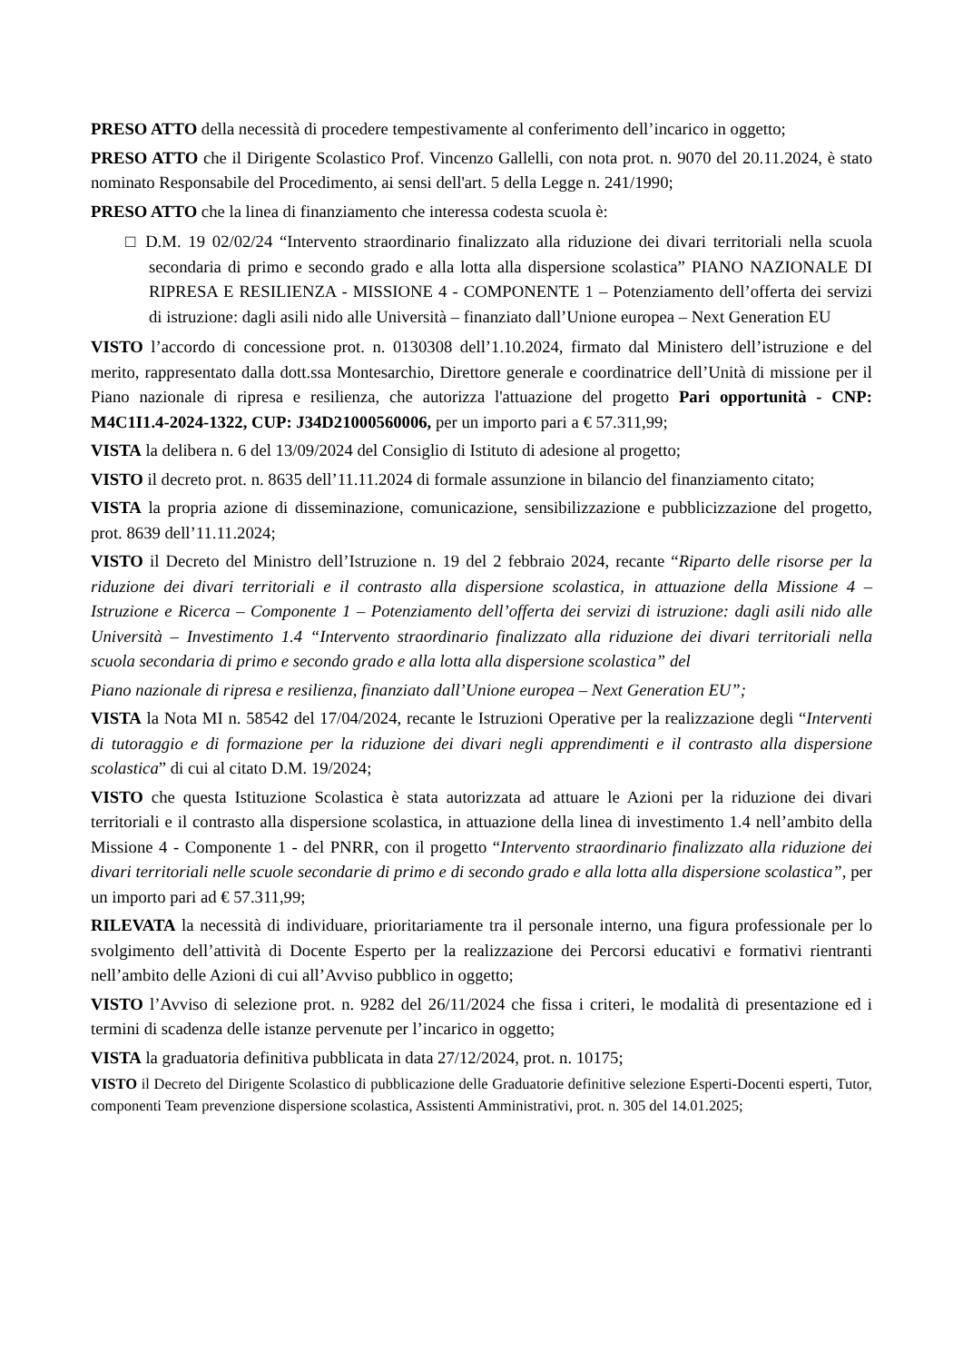PRESO ATTO della necessità di procedere tempestivamente al conferimento dell’incarico in oggetto;
PRESO ATTO che il Dirigente Scolastico Prof. Vincenzo Gallelli, con nota prot. n. 9070 del 20.11.2024, è stato nominato Responsabile del Procedimento, ai sensi dell'art. 5 della Legge n. 241/1990;
PRESO ATTO che la linea di finanziamento che interessa codesta scuola è:
□ D.M. 19 02/02/24 “Intervento straordinario finalizzato alla riduzione dei divari territoriali nella scuola secondaria di primo e secondo grado e alla lotta alla dispersione scolastica” PIANO NAZIONALE DI RIPRESA E RESILIENZA - MISSIONE 4 - COMPONENTE 1 – Potenziamento dell’offerta dei servizi di istruzione: dagli asili nido alle Università – finanziato dall’Unione europea – Next Generation EU
VISTO l’accordo di concessione prot. n. 0130308 dell’1.10.2024, firmato dal Ministero dell’istruzione e del merito, rappresentato dalla dott.ssa Montesarchio, Direttore generale e coordinatrice dell’Unità di missione per il Piano nazionale di ripresa e resilienza, che autorizza l'attuazione del progetto Pari opportunità - CNP: M4C1I1.4-2024-1322, CUP: J34D21000560006, per un importo pari a € 57.311,99;
VISTA la delibera n. 6 del 13/09/2024 del Consiglio di Istituto di adesione al progetto;
VISTO il decreto prot. n. 8635 dell’11.11.2024 di formale assunzione in bilancio del finanziamento citato;
VISTA la propria azione di disseminazione, comunicazione, sensibilizzazione e pubblicizzazione del progetto, prot. 8639 dell’11.11.2024;
VISTO il Decreto del Ministro dell’Istruzione n. 19 del 2 febbraio 2024, recante “Riparto delle risorse per la riduzione dei divari territoriali e il contrasto alla dispersione scolastica, in attuazione della Missione 4 – Istruzione e Ricerca – Componente 1 – Potenziamento dell’offerta dei servizi di istruzione: dagli asili nido alle Università – Investimento 1.4 “Intervento straordinario finalizzato alla riduzione dei divari territoriali nella scuola secondaria di primo e secondo grado e alla lotta alla dispersione scolastica” del
Piano nazionale di ripresa e resilienza, finanziato dall’Unione europea – Next Generation EU”;
VISTA la Nota MI n. 58542 del 17/04/2024, recante le Istruzioni Operative per la realizzazione degli “Interventi di tutoraggio e di formazione per la riduzione dei divari negli apprendimenti e il contrasto alla dispersione scolastica” di cui al citato D.M. 19/2024;
VISTO che questa Istituzione Scolastica è stata autorizzata ad attuare le Azioni per la riduzione dei divari territoriali e il contrasto alla dispersione scolastica, in attuazione della linea di investimento 1.4 nell’ambito della Missione 4 - Componente 1 - del PNRR, con il progetto “Intervento straordinario finalizzato alla riduzione dei divari territoriali nelle scuole secondarie di primo e di secondo grado e alla lotta alla dispersione scolastica”, per un importo pari ad € 57.311,99;
RILEVATA la necessità di individuare, prioritariamente tra il personale interno, una figura professionale per lo svolgimento dell’attività di Docente Esperto per la realizzazione dei Percorsi educativi e formativi rientranti nell’ambito delle Azioni di cui all’Avviso pubblico in oggetto;
VISTO l’Avviso di selezione prot. n. 9282 del 26/11/2024 che fissa i criteri, le modalità di presentazione ed i termini di scadenza delle istanze pervenute per l’incarico in oggetto;
VISTA la graduatoria definitiva pubblicata in data 27/12/2024, prot. n. 10175;
VISTO il Decreto del Dirigente Scolastico di pubblicazione delle Graduatorie definitive selezione Esperti-Docenti esperti, Tutor, componenti Team prevenzione dispersione scolastica, Assistenti Amministrativi, prot. n. 305 del 14.01.2025;